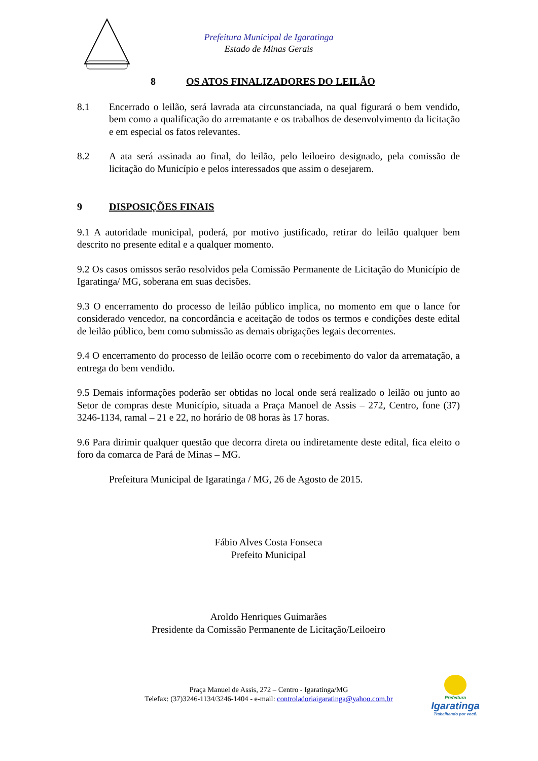Prefeitura Municipal de Igaratinga
Estado de Minas Gerais
8 OS ATOS FINALIZADORES DO LEILÃO
8.1 Encerrado o leilão, será lavrada ata circunstanciada, na qual figurará o bem vendido, bem como a qualificação do arrematante e os trabalhos de desenvolvimento da licitação e em especial os fatos relevantes.
8.2 A ata será assinada ao final, do leilão, pelo leiloeiro designado, pela comissão de licitação do Município e pelos interessados que assim o desejarem.
9 DISPOSIÇÕES FINAIS
9.1 A autoridade municipal, poderá, por motivo justificado, retirar do leilão qualquer bem descrito no presente edital e a qualquer momento.
9.2 Os casos omissos serão resolvidos pela Comissão Permanente de Licitação do Município de Igaratinga/ MG, soberana em suas decisões.
9.3 O encerramento do processo de leilão público implica, no momento em que o lance for considerado vencedor, na concordância e aceitação de todos os termos e condições deste edital de leilão público, bem como submissão as demais obrigações legais decorrentes.
9.4 O encerramento do processo de leilão ocorre com o recebimento do valor da arrematação, a entrega do bem vendido.
9.5 Demais informações poderão ser obtidas no local onde será realizado o leilão ou junto ao Setor de compras deste Município, situada a Praça Manoel de Assis – 272, Centro, fone (37) 3246-1134, ramal – 21 e 22, no horário de 08 horas às 17 horas.
9.6 Para dirimir qualquer questão que decorra direta ou indiretamente deste edital, fica eleito o foro da comarca de Pará de Minas – MG.
Prefeitura Municipal de Igaratinga / MG, 26 de Agosto de 2015.
Fábio Alves Costa Fonseca
Prefeito Municipal
Aroldo Henriques Guimarães
Presidente da Comissão Permanente de Licitação/Leiloeiro
Praça Manuel de Assis, 272 – Centro - Igaratinga/MG
Telefax: (37)3246-1134/3246-1404 - e-mail: controladoriaigaratinga@yahoo.com.br
Prefeitura
Igaratinga
Trabalhando por você.